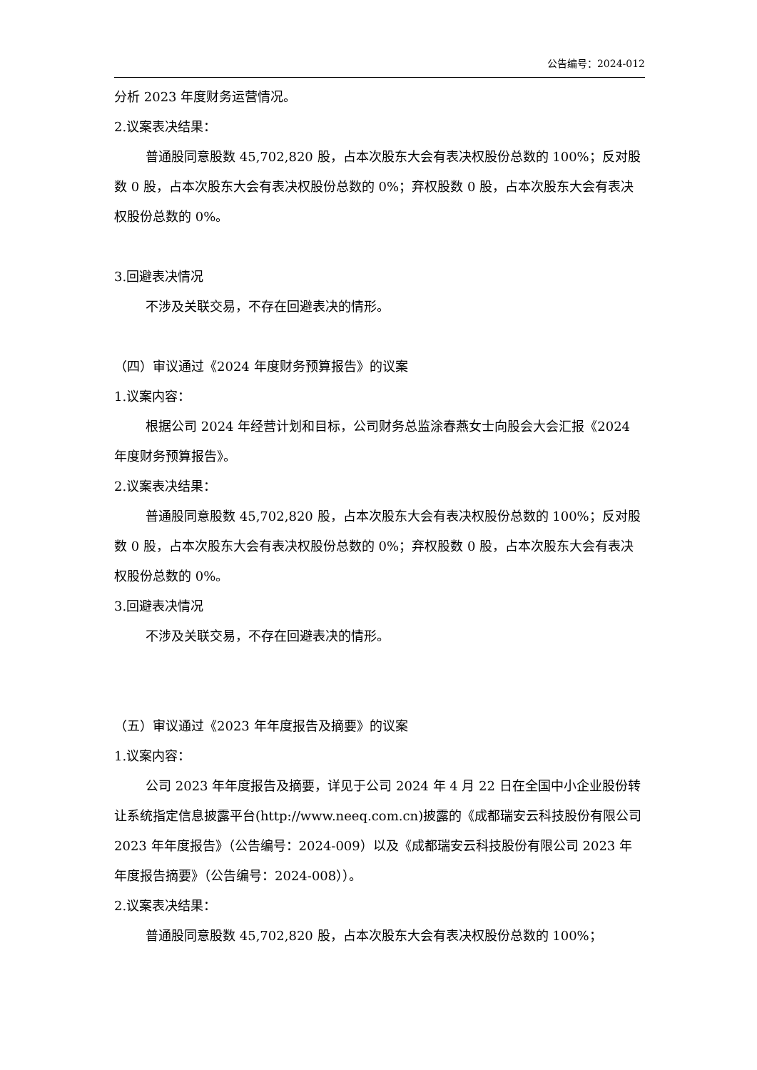公告编号：2024-012
分析 2023 年度财务运营情况。
2.议案表决结果：
普通股同意股数 45,702,820 股，占本次股东大会有表决权股份总数的 100%；反对股数 0 股，占本次股东大会有表决权股份总数的 0%；弃权股数 0 股，占本次股东大会有表决权股份总数的 0%。
3.回避表决情况
不涉及关联交易，不存在回避表决的情形。
（四）审议通过《2024 年度财务预算报告》的议案
1.议案内容：
根据公司 2024 年经营计划和目标，公司财务总监涂春燕女士向股会大会汇报《2024 年度财务预算报告》。
2.议案表决结果：
普通股同意股数 45,702,820 股，占本次股东大会有表决权股份总数的 100%；反对股数 0 股，占本次股东大会有表决权股份总数的 0%；弃权股数 0 股，占本次股东大会有表决权股份总数的 0%。
3.回避表决情况
不涉及关联交易，不存在回避表决的情形。
（五）审议通过《2023 年年度报告及摘要》的议案
1.议案内容：
公司 2023 年年度报告及摘要，详见于公司 2024 年 4 月 22 日在全国中小企业股份转让系统指定信息披露平台(http://www.neeq.com.cn)披露的《成都瑞安云科技股份有限公司 2023 年年度报告》（公告编号：2024-009）以及《成都瑞安云科技股份有限公司 2023 年年度报告摘要》（公告编号：2024-008））。
2.议案表决结果：
普通股同意股数 45,702,820 股，占本次股东大会有表决权股份总数的 100%；